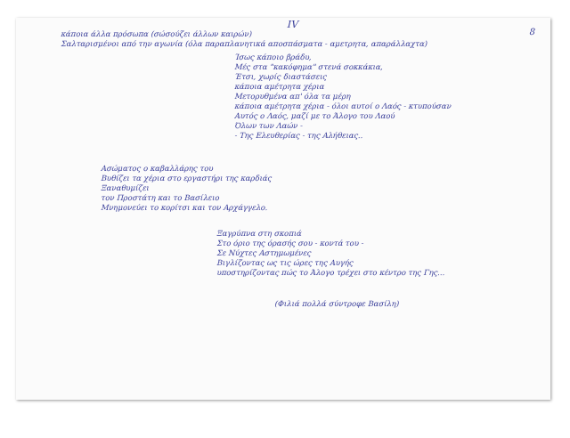IV
8
κάποια άλλα πρόσωπα (σώσούζει άλλων καιρών)
Σαλταρισμένοι από την αγωνία (όλα παραπλανητικά αποσπάσματα - αμετρητα, απαράλλαχτα)
Ίσως κάποιο βράδυ,
Μές στα "κακόφημα" στενά σοκκάκια,
Έτσι, χωρίς διαστάσεις
κάποια αμέτρητα χέρια
Μετορυθμένα απ' όλα τα μέρη
κάποια αμέτρητα χέρια - όλοι αυτοί ο Λαός - κτυπούσαν
Αυτός ο Λαός, μαζί με το Άλογο του Λαού
Όλων των Λαών -
- Της Ελευθερίας - της Αλήθειας..
Ασώματος ο καβαλλάρης του
Βυθίζει τα χέρια στο εργαστήρι της καρδιάς
Ξαναθυμίζει
τον Προστάτη και το Βασίλειο
Μνημονεύει το κορίτσι και τον Αρχάγγελο.
Ξαγρύπνα στη σκοπιά
Στο όριο της όρασής σου - κοντά του -
Σε Νύχτες Αστημωμένες
Βιγλίζοντας ως τις ώρες της Αυγής
υποστηρίζοντας πώς το Άλογο τρέχει στο κέντρο της Γης...
(Φιλιά πολλά σύντροφε Βασίλη)